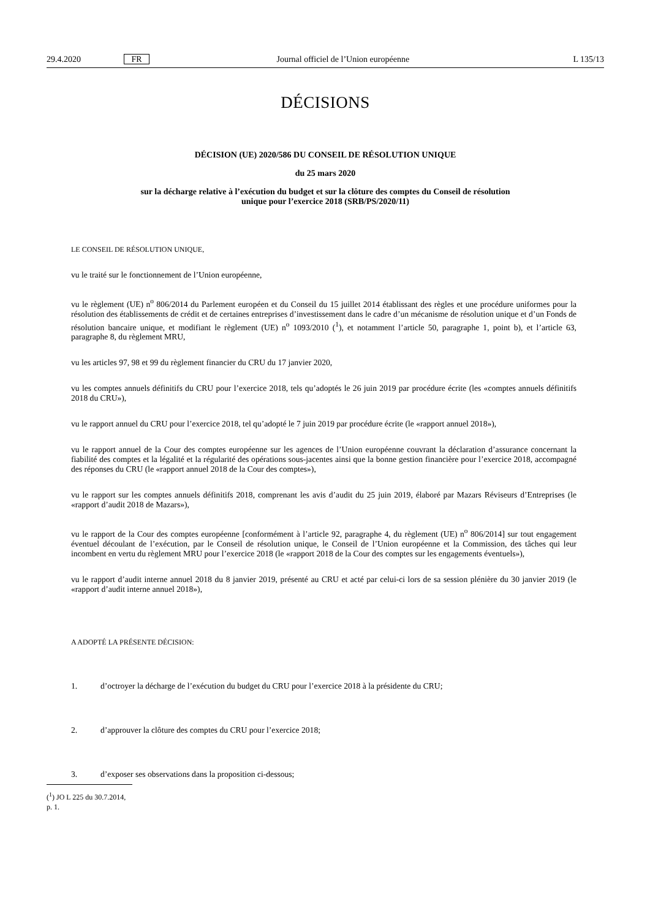29.4.2020 FR Journal officiel de l’Union européenne L 135/13
DÉCISIONS
DÉCISION (UE) 2020/586 DU CONSEIL DE RÉSOLUTION UNIQUE
du 25 mars 2020
sur la décharge relative à l’exécution du budget et sur la clôture des comptes du Conseil de résolution
unique pour l’exercice 2018 (SRB/PS/2020/11)
LE CONSEIL DE RÉSOLUTION UNIQUE,
vu le traité sur le fonctionnement de l’Union européenne,
vu le règlement (UE) n<sup>o</sup> 806/2014 du Parlement européen et du Conseil du 15 juillet 2014 établissant des règles et une procédure uniformes pour la résolution des établissements de crédit et de certaines entreprises d’investissement dans le cadre d’un mécanisme de résolution unique et d’un Fonds de résolution bancaire unique, et modifiant le règlement (UE) n<sup>o</sup> 1093/2010 (<sup>1</sup>), et notamment l’article 50, paragraphe 1, point b), et l’article 63, paragraphe 8, du règlement MRU,
vu les articles 97, 98 et 99 du règlement financier du CRU du 17 janvier 2020,
vu les comptes annuels définitifs du CRU pour l’exercice 2018, tels qu’adoptés le 26 juin 2019 par procédure écrite (les «comptes annuels définitifs 2018 du CRU»),
vu le rapport annuel du CRU pour l’exercice 2018, tel qu’adopté le 7 juin 2019 par procédure écrite (le «rapport annuel 2018»),
vu le rapport annuel de la Cour des comptes européenne sur les agences de l’Union européenne couvrant la déclaration d’assurance concernant la fiabilité des comptes et la légalité et la régularité des opérations sous-jacentes ainsi que la bonne gestion financière pour l’exercice 2018, accompagné des réponses du CRU (le «rapport annuel 2018 de la Cour des comptes»),
vu le rapport sur les comptes annuels définitifs 2018, comprenant les avis d’audit du 25 juin 2019, élaboré par Mazars Réviseurs d’Entreprises (le «rapport d’audit 2018 de Mazars»),
vu le rapport de la Cour des comptes européenne [conformément à l’article 92, paragraphe 4, du règlement (UE) n<sup>o</sup> 806/2014] sur tout engagement éventuel découlant de l’exécution, par le Conseil de résolution unique, le Conseil de l’Union européenne et la Commission, des tâches qui leur incombent en vertu du règlement MRU pour l’exercice 2018 (le «rapport 2018 de la Cour des comptes sur les engagements éventuels»),
vu le rapport d’audit interne annuel 2018 du 8 janvier 2019, présenté au CRU et acté par celui-ci lors de sa session plénière du 30 janvier 2019 (le «rapport d’audit interne annuel 2018»),
A ADOPTÉ LA PRÉSENTE DÉCISION:
1. d’octroyer la décharge de l’exécution du budget du CRU pour l’exercice 2018 à la présidente du CRU;
2. d’approuver la clôture des comptes du CRU pour l’exercice 2018;
3. d’exposer ses observations dans la proposition ci-dessous;
(<sup>1</sup>) JO L 225 du 30.7.2014, p. 1.